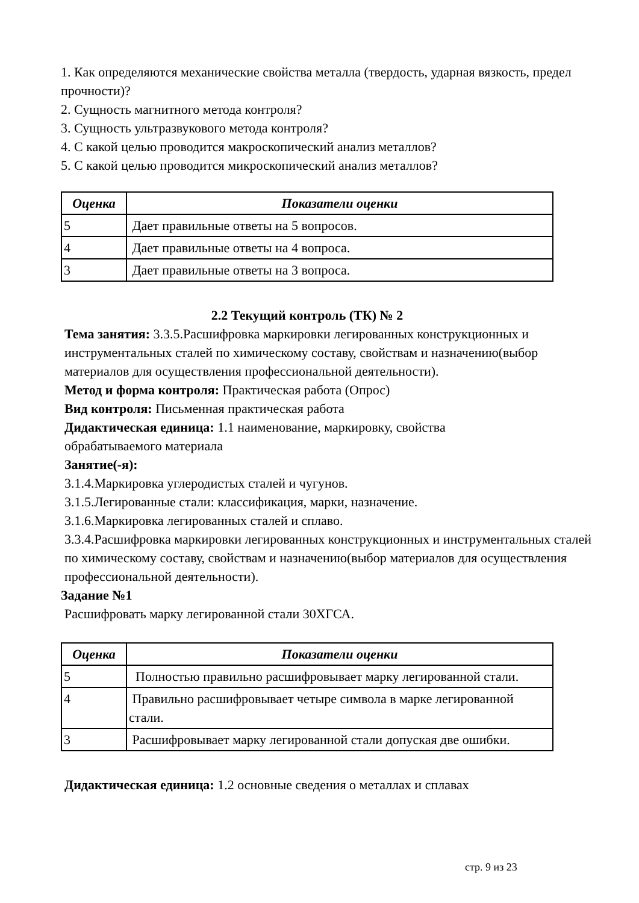1. Как определяются механические свойства металла (твердость, ударная вязкость, предел прочности)?
2. Сущность магнитного метода контроля?
3. Сущность ультразвукового метода контроля?
4. С какой целью проводится макроскопический анализ металлов?
5. С какой целью проводится микроскопический анализ металлов?
| Оценка | Показатели оценки |
| --- | --- |
| 5 | Дает правильные ответы на 5 вопросов. |
| 4 | Дает правильные ответы на 4 вопроса. |
| 3 | Дает правильные ответы на 3 вопроса. |
2.2 Текущий контроль (ТК) № 2
Тема занятия: 3.3.5.Расшифровка маркировки легированных конструкционных и инструментальных сталей по химическому составу, свойствам и назначению(выбор материалов для осуществления профессиональной деятельности).
Метод и форма контроля: Практическая работа (Опрос)
Вид контроля: Письменная практическая работа
Дидактическая единица: 1.1 наименование, маркировку, свойства
обрабатываемого материала
Занятие(-я):
3.1.4.Маркировка углеродистых сталей и чугунов.
3.1.5.Легированные стали: классификация, марки, назначение.
3.1.6.Маркировка легированных сталей и сплаво.
3.3.4.Расшифровка маркировки легированных конструкционных и инструментальных сталей по химическому составу, свойствам и назначению(выбор материалов для осуществления профессиональной деятельности).
Задание №1
Расшифровать марку легированной стали 30ХГСА.
| Оценка | Показатели оценки |
| --- | --- |
| 5 | Полностью правильно расшифровывает марку легированной стали. |
| 4 | Правильно расшифровывает четыре символа в марке легированной стали. |
| 3 | Расшифровывает марку легированной стали допуская две ошибки. |
Дидактическая единица: 1.2 основные сведения о металлах и сплавах
стр. 9 из 23